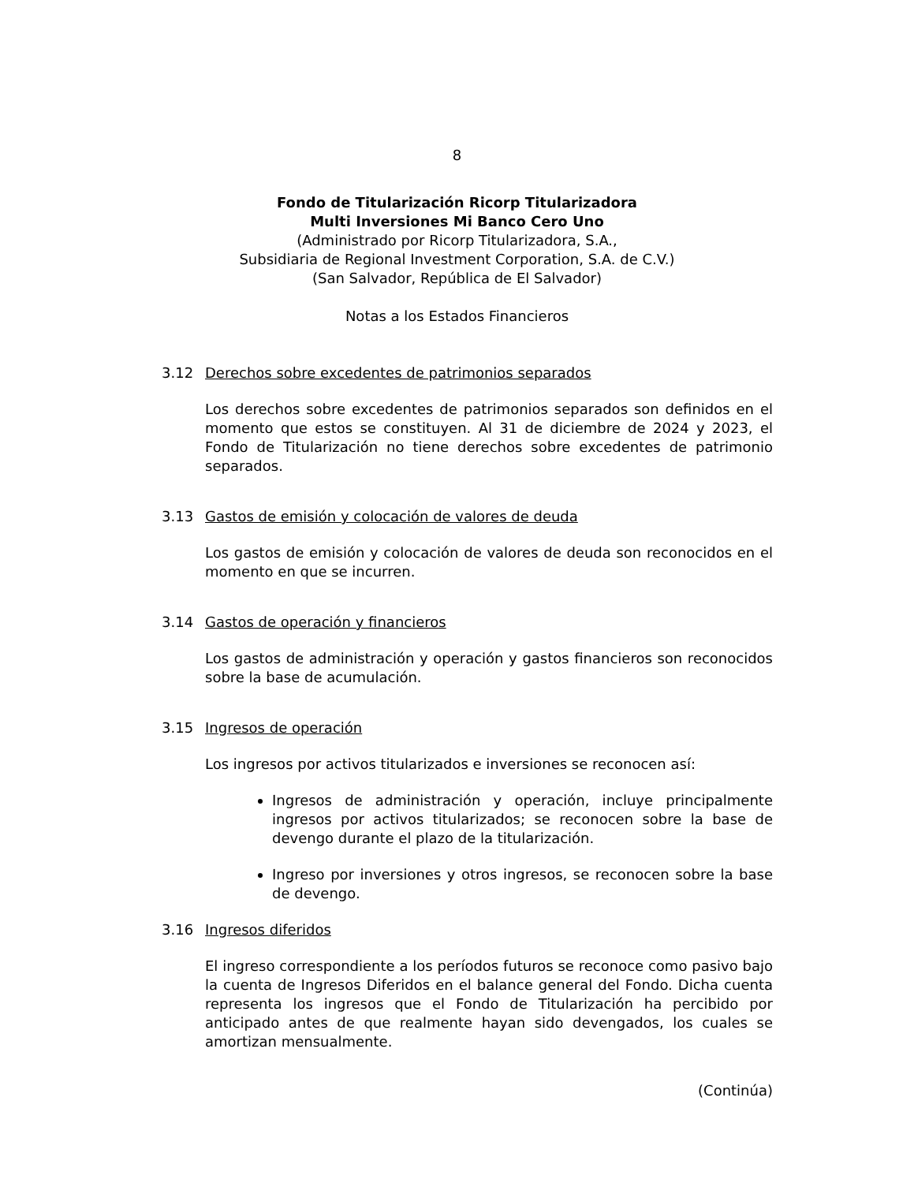8
Fondo de Titularización Ricorp Titularizadora
Multi Inversiones Mi Banco Cero Uno
(Administrado por Ricorp Titularizadora, S.A.,
Subsidiaria de Regional Investment Corporation, S.A. de C.V.)
(San Salvador, República de El Salvador)
Notas a los Estados Financieros
3.12 Derechos sobre excedentes de patrimonios separados
Los derechos sobre excedentes de patrimonios separados son definidos en el momento que estos se constituyen. Al 31 de diciembre de 2024 y 2023, el Fondo de Titularización no tiene derechos sobre excedentes de patrimonio separados.
3.13 Gastos de emisión y colocación de valores de deuda
Los gastos de emisión y colocación de valores de deuda son reconocidos en el momento en que se incurren.
3.14 Gastos de operación y financieros
Los gastos de administración y operación y gastos financieros son reconocidos sobre la base de acumulación.
3.15 Ingresos de operación
Los ingresos por activos titularizados e inversiones se reconocen así:
Ingresos de administración y operación, incluye principalmente ingresos por activos titularizados; se reconocen sobre la base de devengo durante el plazo de la titularización.
Ingreso por inversiones y otros ingresos, se reconocen sobre la base de devengo.
3.16 Ingresos diferidos
El ingreso correspondiente a los períodos futuros se reconoce como pasivo bajo la cuenta de Ingresos Diferidos en el balance general del Fondo. Dicha cuenta representa los ingresos que el Fondo de Titularización ha percibido por anticipado antes de que realmente hayan sido devengados, los cuales se amortizan mensualmente.
(Continúa)